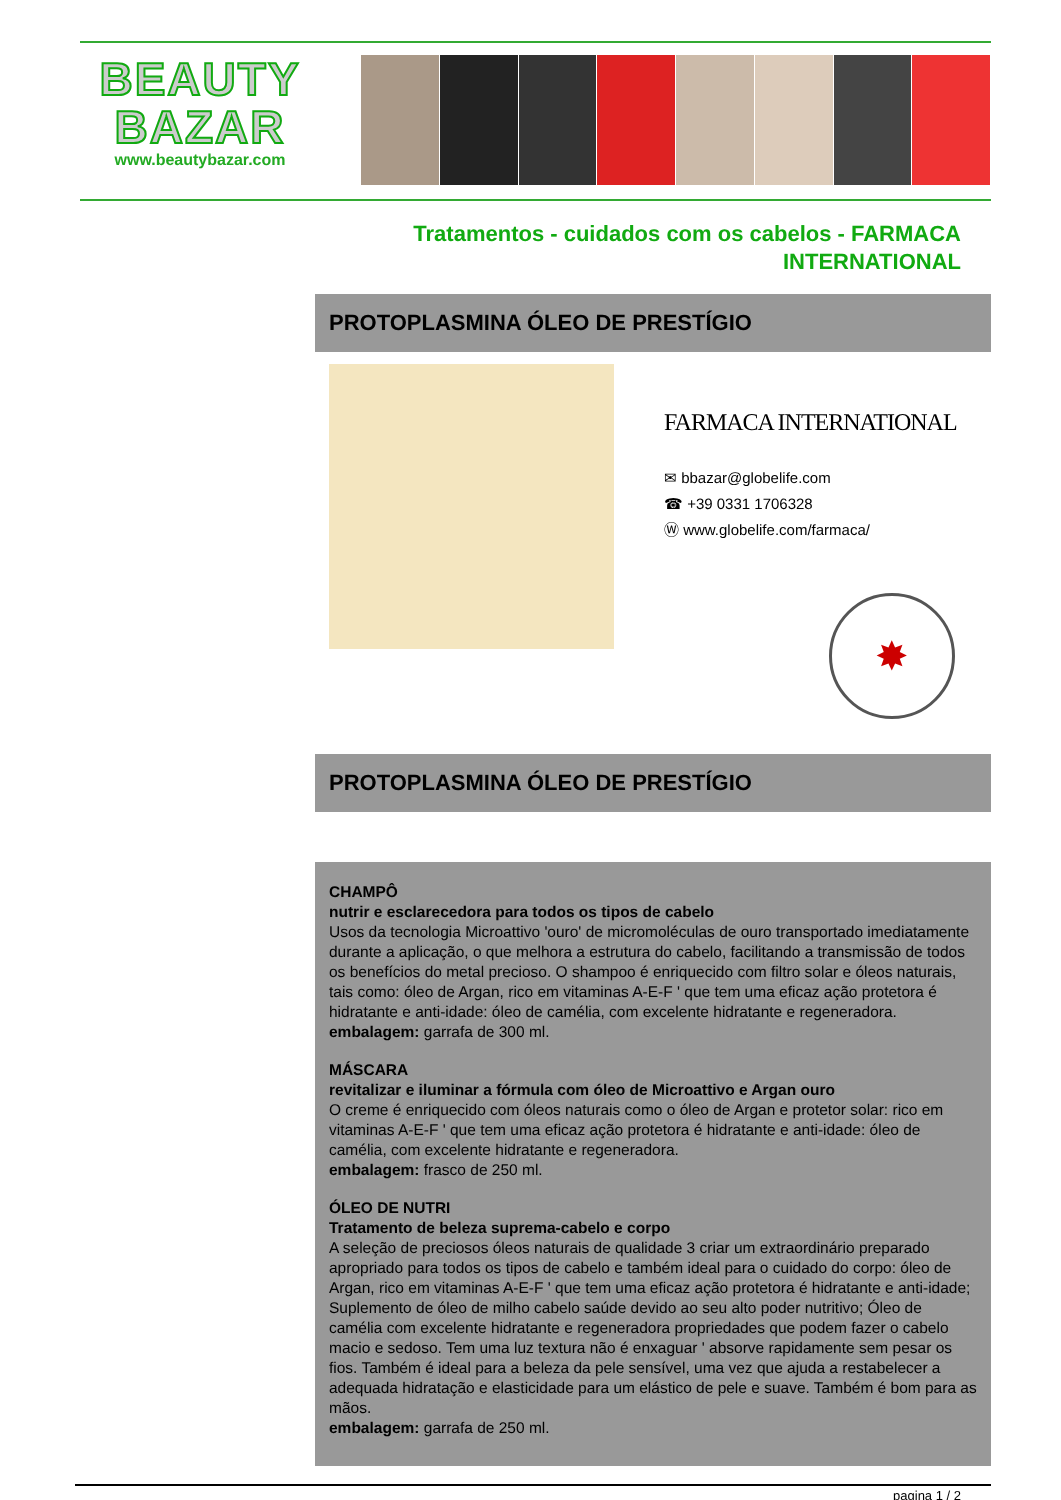BEAUTY
BAZAR
www.beautybazar.com
Tratamentos - cuidados com os cabelos - FARMACA INTERNATIONAL
PROTOPLASMINA ÓLEO DE PRESTÍGIO
FARMACA INTERNATIONAL
✉ bbazar@globelife.com
☎ +39 0331 1706328
Ⓦ www.globelife.com/farmaca/
✸
PROTOPLASMINA ÓLEO DE PRESTÍGIO
CHAMPÔ
nutrir e esclarecedora para todos os tipos de cabelo
Usos da tecnologia Microattivo 'ouro' de micromoléculas de ouro transportado imediatamente durante a aplicação, o que melhora a estrutura do cabelo, facilitando a transmissão de todos os benefícios do metal precioso. O shampoo é enriquecido com filtro solar e óleos naturais, tais como: óleo de Argan, rico em vitaminas A-E-F ' que tem uma eficaz ação protetora é hidratante e anti-idade: óleo de camélia, com excelente hidratante e regeneradora.
embalagem: garrafa de 300 ml.
MÁSCARA
revitalizar e iluminar a fórmula com óleo de Microattivo e Argan ouro
O creme é enriquecido com óleos naturais como o óleo de Argan e protetor solar: rico em vitaminas A-E-F ' que tem uma eficaz ação protetora é hidratante e anti-idade: óleo de camélia, com excelente hidratante e regeneradora.
embalagem: frasco de 250 ml.
ÓLEO DE NUTRI
Tratamento de beleza suprema-cabelo e corpo
A seleção de preciosos óleos naturais de qualidade 3 criar um extraordinário preparado apropriado para todos os tipos de cabelo e também ideal para o cuidado do corpo: óleo de Argan, rico em vitaminas A-E-F ' que tem uma eficaz ação protetora é hidratante e anti-idade; Suplemento de óleo de milho cabelo saúde devido ao seu alto poder nutritivo; Óleo de camélia com excelente hidratante e regeneradora propriedades que podem fazer o cabelo macio e sedoso. Tem uma luz textura não é enxaguar ' absorve rapidamente sem pesar os fios. Também é ideal para a beleza da pele sensível, uma vez que ajuda a restabelecer a adequada hidratação e elasticidade para um elástico de pele e suave. Também é bom para as mãos.
embalagem: garrafa de 250 ml.
pagina 1 / 2